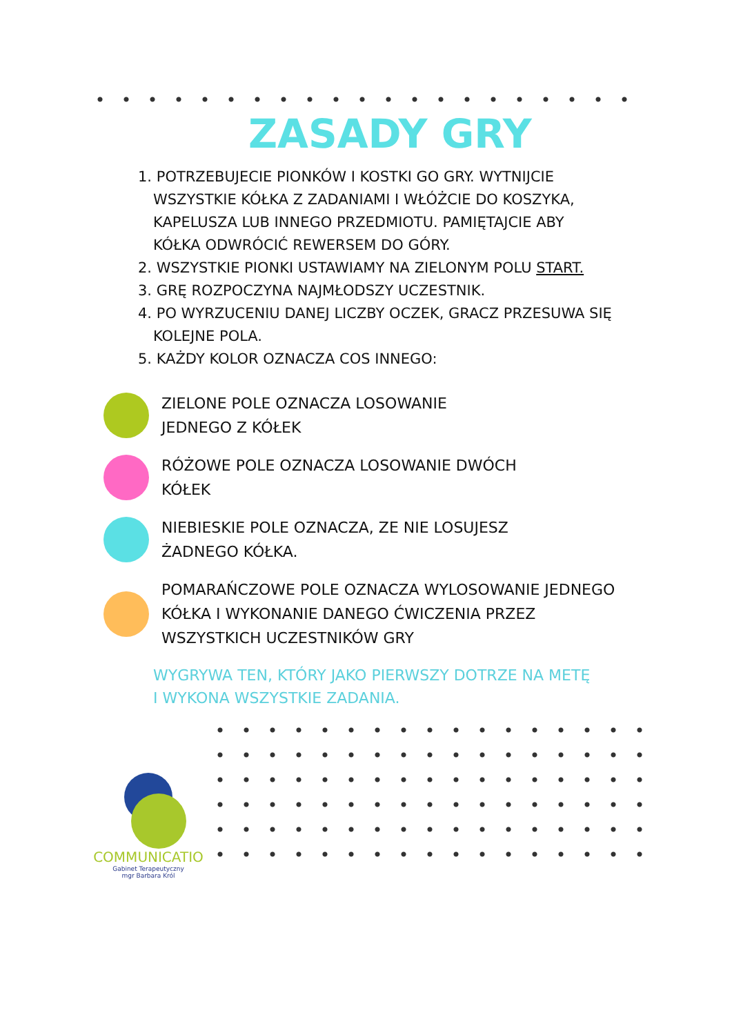ZASADY GRY
1. POTRZEBUJECIE PIONKÓW I KOSTKI GO GRY. WYTNIJCIE
WSZYSTKIE KÓŁKA Z ZADANIAMI I WŁÓŻCIE DO KOSZYKA,
KAPELUSZA LUB INNEGO PRZEDMIOTU. PAMIĘTAJCIE ABY
KÓŁKA ODWRÓCIĆ REWERSEM DO GÓRY.
2. WSZYSTKIE PIONKI USTAWIAMY NA ZIELONYM POLU START.
3. GRĘ ROZPOCZYNA NAJMŁODSZY UCZESTNIK.
4. PO WYRZUCENIU DANEJ LICZBY OCZEK, GRACZ PRZESUWA SIĘ
KOLEJNE POLA.
5. KAŻDY KOLOR OZNACZA COS INNEGO:
ZIELONE POLE OZNACZA LOSOWANIE
JEDNEGO Z KÓŁEK
RÓŻOWE POLE OZNACZA LOSOWANIE DWÓCH
KÓŁEK
NIEBIESKIE POLE OZNACZA, ZE NIE LOSUJESZ
ŻADNEGO KÓŁKA.
POMARAŃCZOWE POLE OZNACZA WYLOSOWANIE JEDNEGO
KÓŁKA I WYKONANIE DANEGO ĆWICZENIA PRZEZ
WSZYSTKICH UCZESTNIKÓW GRY
WYGRYWA TEN, KTÓRY JAKO PIERWSZY DOTRZE NA METĘ
I WYKONA WSZYSTKIE ZADANIA.
COMMUNICATIO
Gabinet Terapeutyczny
mgr Barbara Król